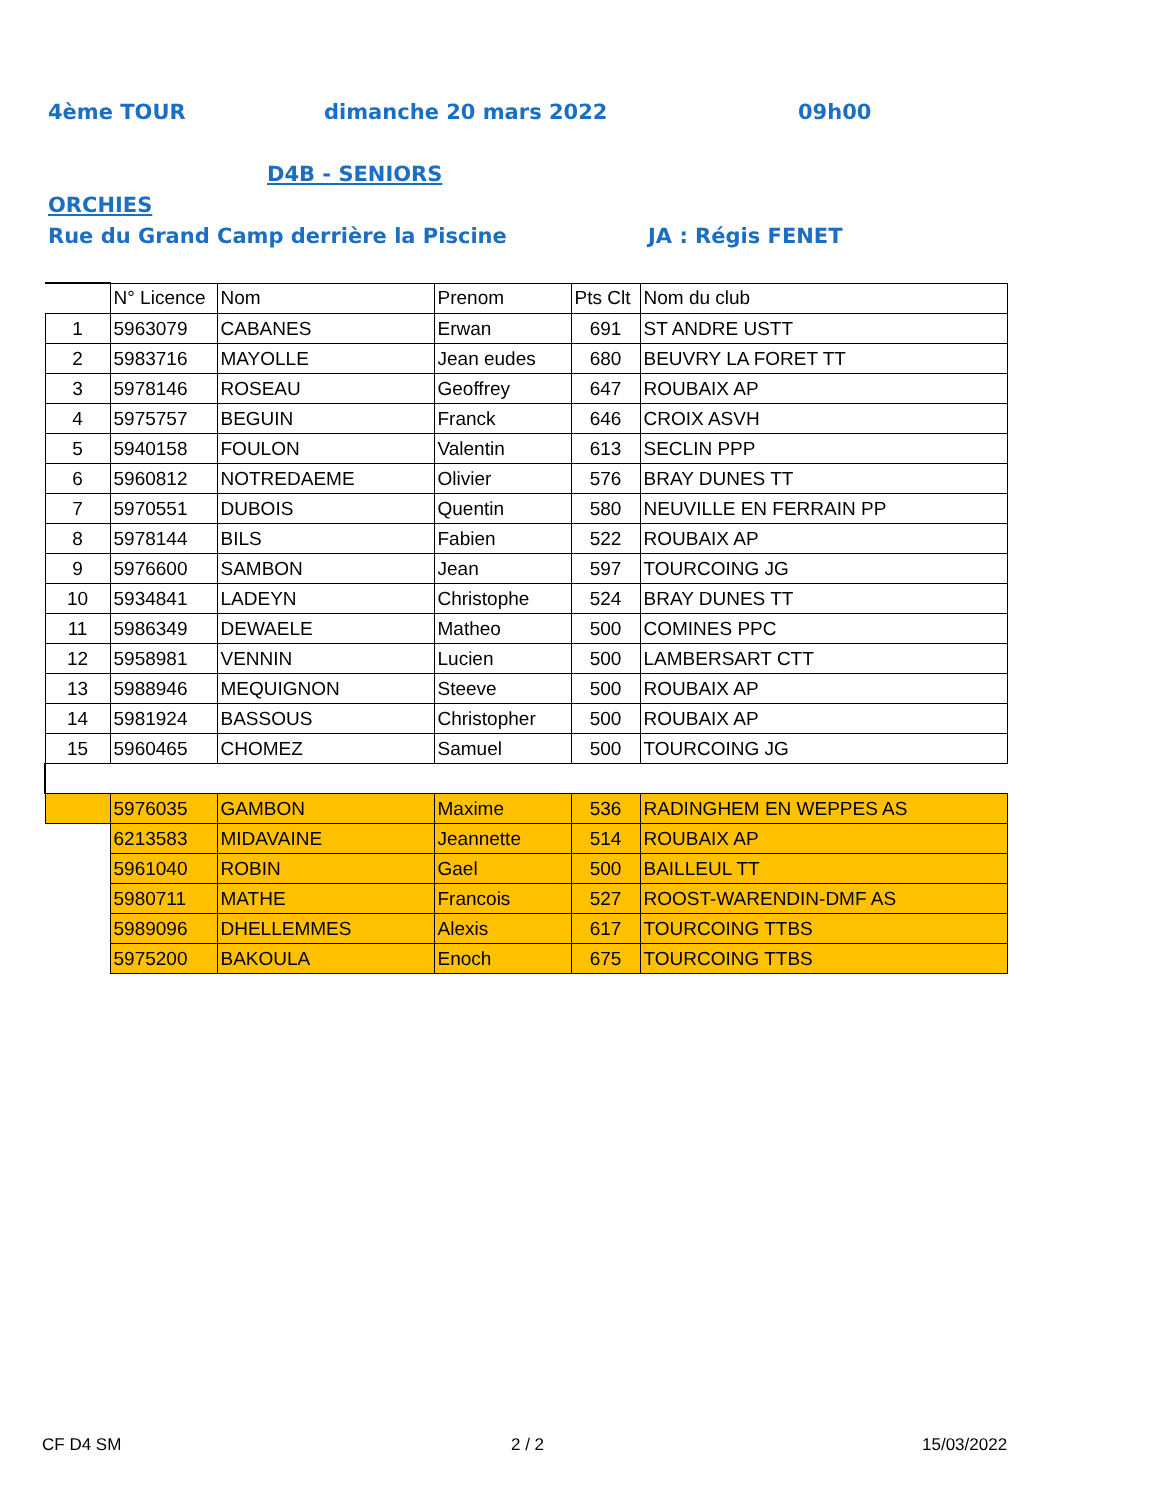4ème TOUR dimanche 20 mars 2022 09h00
D4B - SENIORS
ORCHIES
Rue du Grand Camp derrière la Piscine JA : Régis FENET
| | N° Licence | Nom | Prenom | Pts Clt | Nom du club |
| --- | --- | --- | --- | --- | --- |
| 1 | 5963079 | CABANES | Erwan | 691 | ST ANDRE USTT |
| 2 | 5983716 | MAYOLLE | Jean eudes | 680 | BEUVRY LA FORET TT |
| 3 | 5978146 | ROSEAU | Geoffrey | 647 | ROUBAIX AP |
| 4 | 5975757 | BEGUIN | Franck | 646 | CROIX ASVH |
| 5 | 5940158 | FOULON | Valentin | 613 | SECLIN PPP |
| 6 | 5960812 | NOTREDAEME | Olivier | 576 | BRAY DUNES TT |
| 7 | 5970551 | DUBOIS | Quentin | 580 | NEUVILLE EN FERRAIN PP |
| 8 | 5978144 | BILS | Fabien | 522 | ROUBAIX AP |
| 9 | 5976600 | SAMBON | Jean | 597 | TOURCOING JG |
| 10 | 5934841 | LADEYN | Christophe | 524 | BRAY DUNES TT |
| 11 | 5986349 | DEWAELE | Matheo | 500 | COMINES PPC |
| 12 | 5958981 | VENNIN | Lucien | 500 | LAMBERSART CTT |
| 13 | 5988946 | MEQUIGNON | Steeve | 500 | ROUBAIX AP |
| 14 | 5981924 | BASSOUS | Christopher | 500 | ROUBAIX AP |
| 15 | 5960465 | CHOMEZ | Samuel | 500 | TOURCOING JG |
| | 5976035 | GAMBON | Maxime | 536 | RADINGHEM EN WEPPES AS |
| | 6213583 | MIDAVAINE | Jeannette | 514 | ROUBAIX AP |
| | 5961040 | ROBIN | Gael | 500 | BAILLEUL TT |
| | 5980711 | MATHE | Francois | 527 | ROOST-WARENDIN-DMF AS |
| | 5989096 | DHELLEMMES | Alexis | 617 | TOURCOING TTBS |
| | 5975200 | BAKOULA | Enoch | 675 | TOURCOING TTBS |
CF D4 SM 2 / 2 15/03/2022